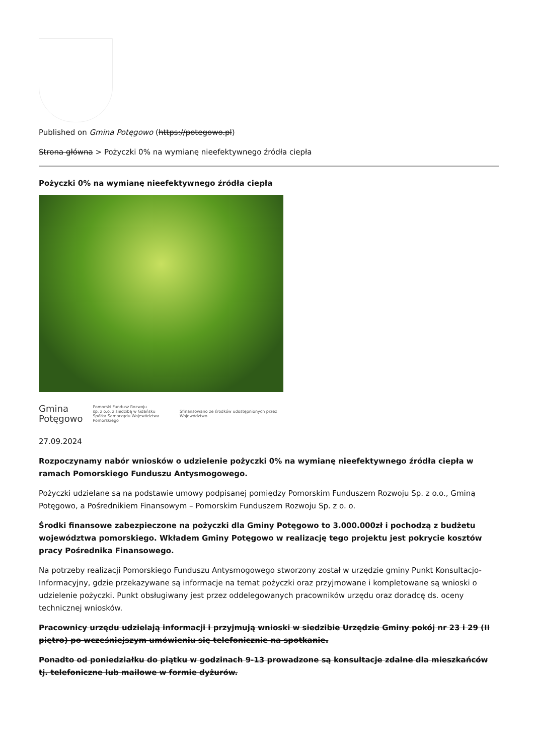Published on Gmina Potęgowo (https://potegowo.pl)
Strona główna > Pożyczki 0% na wymianę nieefektywnego źródła ciepła
Pożyczki 0% na wymianę nieefektywnego źródła ciepła
Gmina
Potęgowo Pomorski Fundusz Rozwoju
sp. z o.o. z siedzibą w Gdańsku
Spółka Samorządu Województwa Pomorskiego Sfinansowano ze środków udostępnionych przez Województwo
27.09.2024
Rozpoczynamy nabór wniosków o udzielenie pożyczki 0% na wymianę nieefektywnego źródła ciepła w ramach Pomorskiego Funduszu Antysmogowego.
Pożyczki udzielane są na podstawie umowy podpisanej pomiędzy Pomorskim Funduszem Rozwoju Sp. z o.o., Gminą Potęgowo, a Pośrednikiem Finansowym – Pomorskim Funduszem Rozwoju Sp. z o. o.
Środki finansowe zabezpieczone na pożyczki dla Gminy Potęgowo to 3.000.000zł i pochodzą z budżetu województwa pomorskiego. Wkładem Gminy Potęgowo w realizację tego projektu jest pokrycie kosztów pracy Pośrednika Finansowego.
Na potrzeby realizacji Pomorskiego Funduszu Antysmogowego stworzony został w urzędzie gminy Punkt Konsultacjo-Informacyjny, gdzie przekazywane są informacje na temat pożyczki oraz przyjmowane i kompletowane są wnioski o udzielenie pożyczki. Punkt obsługiwany jest przez oddelegowanych pracowników urzędu oraz doradcę ds. oceny technicznej wniosków.
Pracownicy urzędu udzielają informacji i przyjmują wnioski w siedzibie Urzędzie Gminy pokój nr 23 i 29 (II piętro) po wcześniejszym umówieniu się telefonicznie na spotkanie.
Ponadto od poniedziałku do piątku w godzinach 9-13 prowadzone są konsultacje zdalne dla mieszkańców tj. telefoniczne lub mailowe w formie dyżurów.